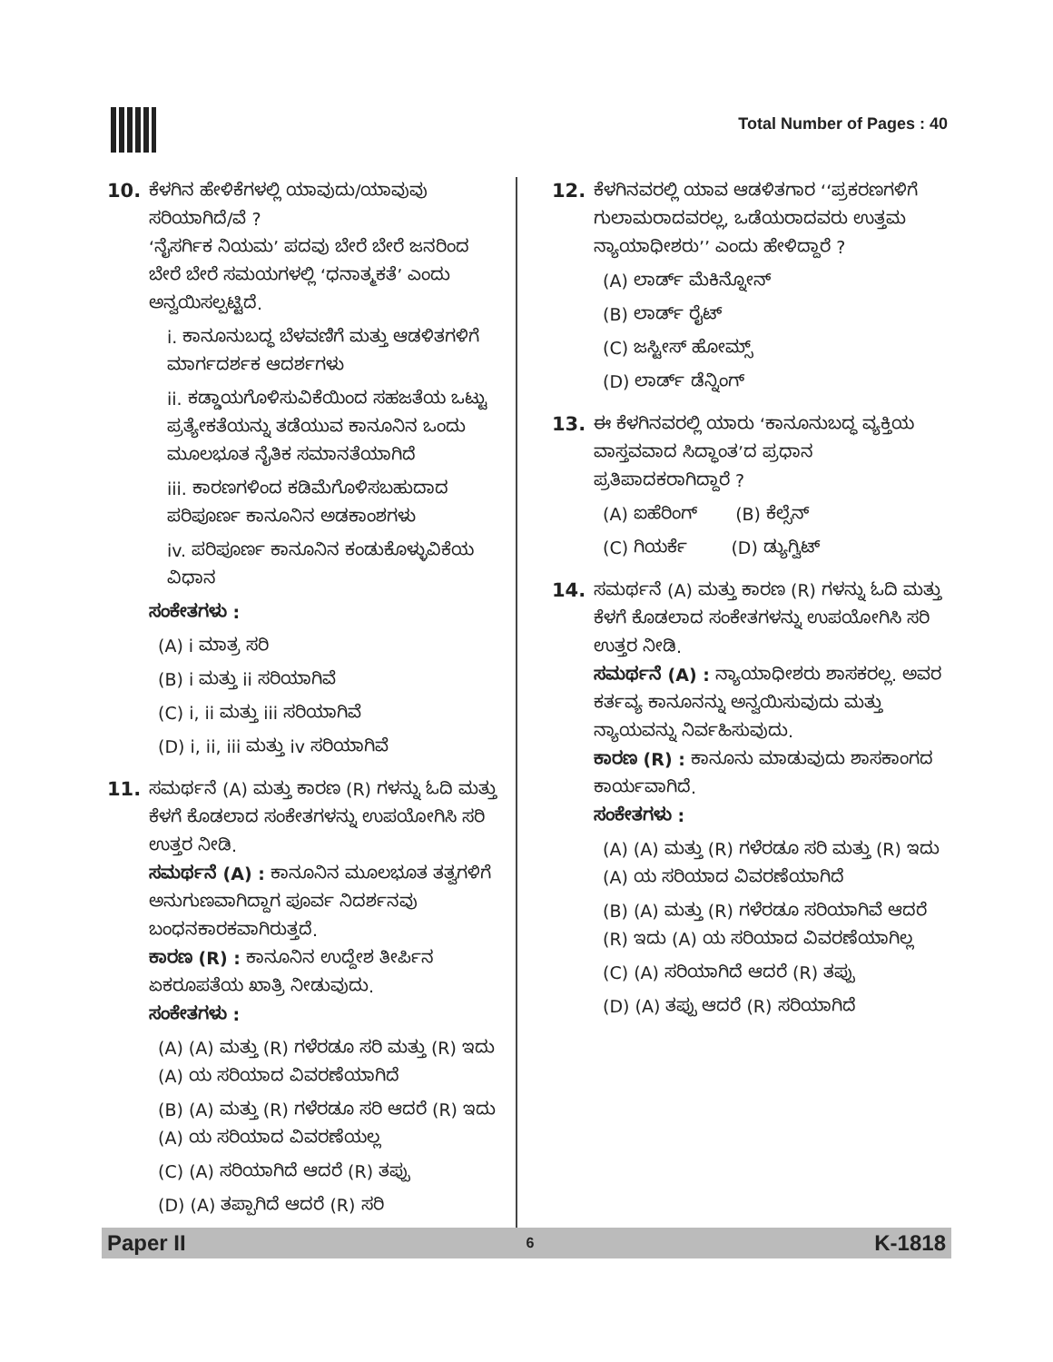Total Number of Pages : 40
10. ಕೆಳಗಿನ ಹೇಳಿಕೆಗಳಲ್ಲಿ ಯಾವುದು/ಯಾವುವು ಸರಿಯಾಗಿದೆ/ವೆ ?
‘ನೈಸರ್ಗಿಕ ನಿಯಮ’ ಪದವು ಬೇರೆ ಬೇರೆ ಜನರಿಂದ ಬೇರೆ ಬೇರೆ ಸಮಯಗಳಲ್ಲಿ ‘ಧನಾತ್ಮಕತೆ’ ಎಂದು ಅನ್ವಯಿಸಲ್ಪಟ್ಟಿದೆ.
i. ಕಾನೂನುಬದ್ಧ ಬೆಳವಣಿಗೆ ಮತ್ತು ಆಡಳಿತಗಳಿಗೆ ಮಾರ್ಗದರ್ಶಕ ಆದರ್ಶಗಳು
ii. ಕಡ್ಡಾಯಗೊಳಿಸುವಿಕೆಯಿಂದ ಸಹಜತೆಯ ಒಟ್ಟು ಪ್ರತ್ಯೇಕತೆಯನ್ನು ತಡೆಯುವ ಕಾನೂನಿನ ಒಂದು ಮೂಲಭೂತ ನೈತಿಕ ಸಮಾನತೆಯಾಗಿದೆ
iii. ಕಾರಣಗಳಿಂದ ಕಡಿಮೆಗೊಳಿಸಬಹುದಾದ ಪರಿಪೂರ್ಣ ಕಾನೂನಿನ ಅಡಕಾಂಶಗಳು
iv. ಪರಿಪೂರ್ಣ ಕಾನೂನಿನ ಕಂಡುಕೊಳ್ಳುವಿಕೆಯ ವಿಧಾನ
ಸಂಕೇತಗಳು :
(A) i ಮಾತ್ರ ಸರಿ
(B) i ಮತ್ತು ii ಸರಿಯಾಗಿವೆ
(C) i, ii ಮತ್ತು iii ಸರಿಯಾಗಿವೆ
(D) i, ii, iii ಮತ್ತು iv ಸರಿಯಾಗಿವೆ
11. ಸಮರ್ಥನೆ (A) ಮತ್ತು ಕಾರಣ (R) ಗಳನ್ನು ಓದಿ ಮತ್ತು ಕೆಳಗೆ ಕೊಡಲಾದ ಸಂಕೇತಗಳನ್ನು ಉಪಯೋಗಿಸಿ ಸರಿ ಉತ್ತರ ನೀಡಿ.
ಸಮರ್ಥನೆ (A) : ಕಾನೂನಿನ ಮೂಲಭೂತ ತತ್ವಗಳಿಗೆ ಅನುಗುಣವಾಗಿದ್ದಾಗ ಪೂರ್ವ ನಿದರ್ಶನವು ಬಂಧನಕಾರಕವಾಗಿರುತ್ತದೆ.
ಕಾರಣ (R) : ಕಾನೂನಿನ ಉದ್ದೇಶ ತೀರ್ಪಿನ ಏಕರೂಪತೆಯ ಖಾತ್ರಿ ನೀಡುವುದು.
ಸಂಕೇತಗಳು :
(A) (A) ಮತ್ತು (R) ಗಳೆರಡೂ ಸರಿ ಮತ್ತು (R) ಇದು (A) ಯ ಸರಿಯಾದ ವಿವರಣೆಯಾಗಿದೆ
(B) (A) ಮತ್ತು (R) ಗಳೆರಡೂ ಸರಿ ಆದರೆ (R) ಇದು (A) ಯ ಸರಿಯಾದ ವಿವರಣೆಯಲ್ಲ
(C) (A) ಸರಿಯಾಗಿದೆ ಆದರೆ (R) ತಪ್ಪು
(D) (A) ತಪ್ಪಾಗಿದೆ ಆದರೆ (R) ಸರಿ
12. ಕೆಳಗಿನವರಲ್ಲಿ ಯಾವ ಆಡಳಿತಗಾರ ‘‘ಪ್ರಕರಣಗಳಿಗೆ ಗುಲಾಮರಾದವರಲ್ಲ, ಒಡೆಯರಾದವರು ಉತ್ತಮ ನ್ಯಾಯಾಧೀಶರು’’ ಎಂದು ಹೇಳಿದ್ದಾರೆ ?
(A) ಲಾರ್ಡ್ ಮೆಕಿನ್ನೋನ್
(B) ಲಾರ್ಡ್ ರೈಟ್
(C) ಜಸ್ಟೀಸ್ ಹೋಮ್ಸ್
(D) ಲಾರ್ಡ್ ಡೆನ್ನಿಂಗ್
13. ಈ ಕೆಳಗಿನವರಲ್ಲಿ ಯಾರು ‘ಕಾನೂನುಬದ್ಧ ವ್ಯಕ್ತಿಯ ವಾಸ್ತವವಾದ ಸಿದ್ಧಾಂತ’ದ ಪ್ರಧಾನ ಪ್ರತಿಪಾದಕರಾಗಿದ್ದಾರೆ ?
(A) ಐಹೆರಿಂಗ್ (B) ಕೆಲ್ಸೆನ್
(C) ಗಿಯರ್ಕೆ (D) ಡ್ಯುಗ್ವಿಟ್
14. ಸಮರ್ಥನೆ (A) ಮತ್ತು ಕಾರಣ (R) ಗಳನ್ನು ಓದಿ ಮತ್ತು ಕೆಳಗೆ ಕೊಡಲಾದ ಸಂಕೇತಗಳನ್ನು ಉಪಯೋಗಿಸಿ ಸರಿ ಉತ್ತರ ನೀಡಿ.
ಸಮರ್ಥನೆ (A) : ನ್ಯಾಯಾಧೀಶರು ಶಾಸಕರಲ್ಲ. ಅವರ ಕರ್ತವ್ಯ ಕಾನೂನನ್ನು ಅನ್ವಯಿಸುವುದು ಮತ್ತು ನ್ಯಾಯವನ್ನು ನಿರ್ವಹಿಸುವುದು.
ಕಾರಣ (R) : ಕಾನೂನು ಮಾಡುವುದು ಶಾಸಕಾಂಗದ ಕಾರ್ಯವಾಗಿದೆ.
ಸಂಕೇತಗಳು :
(A) (A) ಮತ್ತು (R) ಗಳೆರಡೂ ಸರಿ ಮತ್ತು (R) ಇದು (A) ಯ ಸರಿಯಾದ ವಿವರಣೆಯಾಗಿದೆ
(B) (A) ಮತ್ತು (R) ಗಳೆರಡೂ ಸರಿಯಾಗಿವೆ ಆದರೆ (R) ಇದು (A) ಯ ಸರಿಯಾದ ವಿವರಣೆಯಾಗಿಲ್ಲ
(C) (A) ಸರಿಯಾಗಿದೆ ಆದರೆ (R) ತಪ್ಪು
(D) (A) ತಪ್ಪು ಆದರೆ (R) ಸರಿಯಾಗಿದೆ
Paper II 6 K-1818